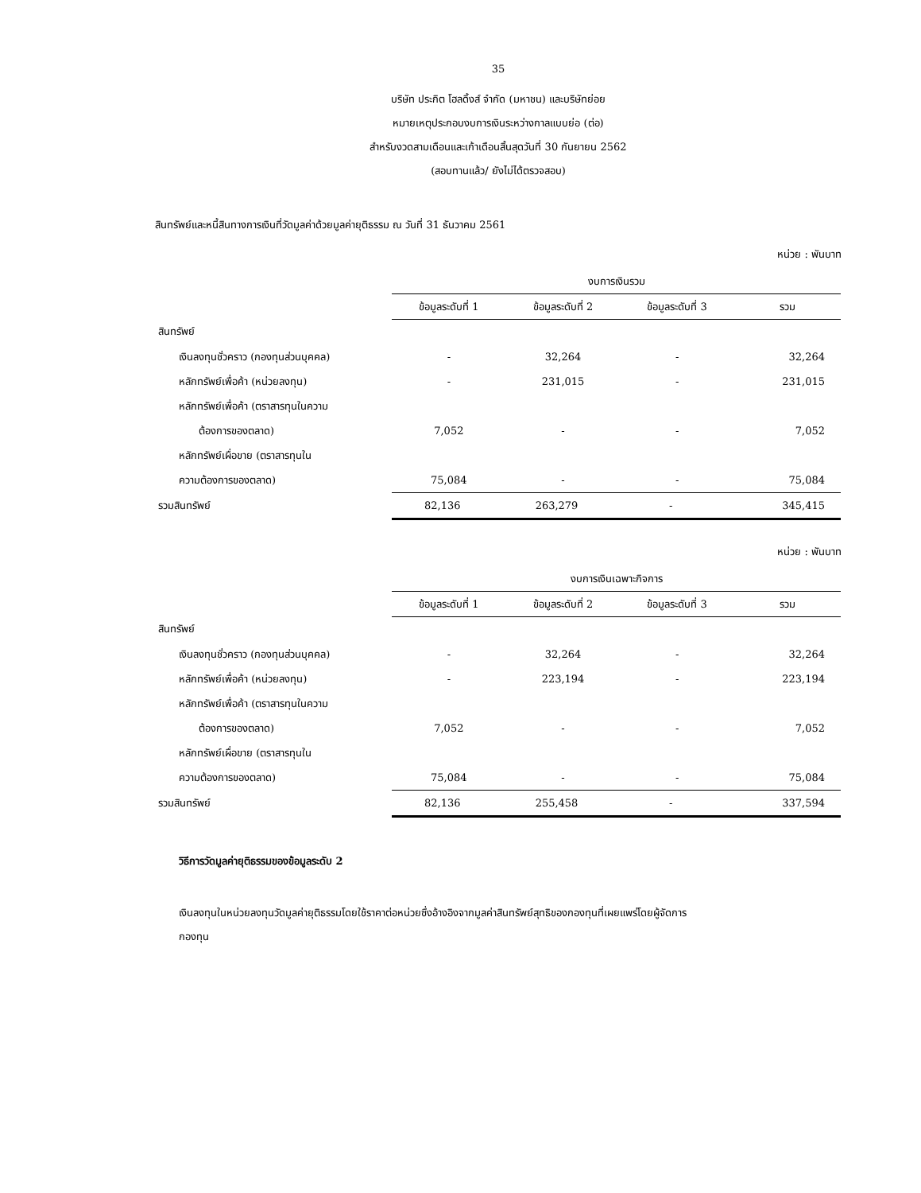35
บริษัท ประกิต โฮลดิ้งส์ จำกัด (มหาชน) และบริษัทย่อย
หมายเหตุประกอบงบการเงินระหว่างกาลแบบย่อ (ต่อ)
สำหรับงวดสามเดือนและเก้าเดือนสิ้นสุดวันที่ 30 กันยายน 2562
(สอบทานแล้ว/ ยังไม่ได้ตรวจสอบ)
สินทรัพย์และหนี้สินทางการเงินที่วัดมูลค่าด้วยมูลค่ายุติธรรม ณ วันที่ 31 ธันวาคม 2561
หน่วย : พันบาท
| | งบการเงินรวม | | | |
| --- | --- | --- | --- | --- |
| | ข้อมูลระดับที่ 1 | ข้อมูลระดับที่ 2 | ข้อมูลระดับที่ 3 | รวม |
| สินทรัพย์ | | | | |
| เงินลงทุนชั่วคราว (กองทุนส่วนบุคคล) | - | 32,264 | - | 32,264 |
| หลักทรัพย์เพื่อค้า (หน่วยลงทุน) | - | 231,015 | - | 231,015 |
| หลักทรัพย์เพื่อค้า (ตราสารทุนในความ | | | | |
| ต้องการของตลาด) | 7,052 | - | - | 7,052 |
| หลักทรัพย์เผื่อขาย (ตราสารทุนใน | | | | |
| ความต้องการของตลาด) | 75,084 | - | - | 75,084 |
| รวมสินทรัพย์ | 82,136 | 263,279 | - | 345,415 |
หน่วย : พันบาท
| | งบการเงินเฉพาะกิจการ | | | |
| --- | --- | --- | --- | --- |
| | ข้อมูลระดับที่ 1 | ข้อมูลระดับที่ 2 | ข้อมูลระดับที่ 3 | รวม |
| สินทรัพย์ | | | | |
| เงินลงทุนชั่วคราว (กองทุนส่วนบุคคล) | - | 32,264 | - | 32,264 |
| หลักทรัพย์เพื่อค้า (หน่วยลงทุน) | - | 223,194 | - | 223,194 |
| หลักทรัพย์เพื่อค้า (ตราสารทุนในความ | | | | |
| ต้องการของตลาด) | 7,052 | - | - | 7,052 |
| หลักทรัพย์เผื่อขาย (ตราสารทุนใน | | | | |
| ความต้องการของตลาด) | 75,084 | - | - | 75,084 |
| รวมสินทรัพย์ | 82,136 | 255,458 | - | 337,594 |
วิธีการวัดมูลค่ายุติธรรมของข้อมูลระดับ 2
เงินลงทุนในหน่วยลงทุนวัดมูลค่ายุติธรรมโดยใช้ราคาต่อหน่วยซึ่งอ้างอิงจากมูลค่าสินทรัพย์สุทธิของกองทุนที่เผยแพร่โดยผู้จัดการ
กองทุน